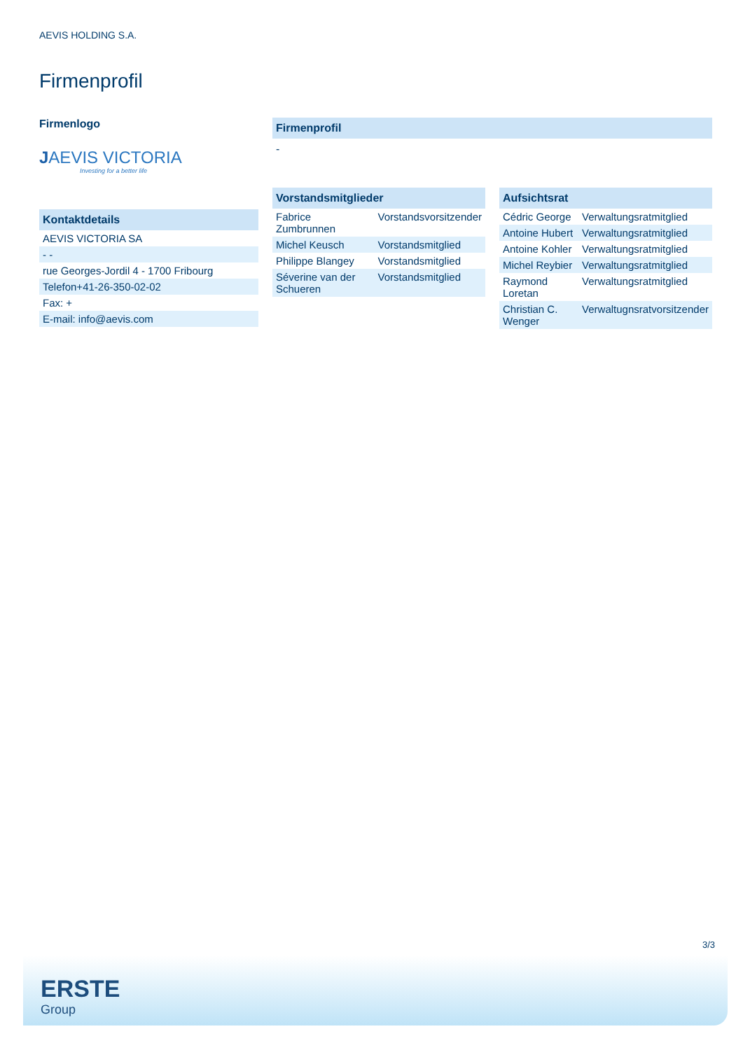AEVIS HOLDING S.A.
Firmenprofil
Firmenlogo
JAEVIS VICTORIA
Investing for a better life
Kontaktdetails
| AEVIS VICTORIA SA |
| - - |
| rue Georges-Jordil 4 - 1700 Fribourg |
| Telefon+41-26-350-02-02 |
| Fax: + |
| E-mail: info@aevis.com |
Firmenprofil
-
Vorstandsmitglieder
| Fabrice Zumbrunnen | Vorstandsvorsitzender |
| Michel Keusch | Vorstandsmitglied |
| Philippe Blangey | Vorstandsmitglied |
| Séverine van der Schueren | Vorstandsmitglied |
Aufsichtsrat
| Cédric George | Verwaltungsratmitglied |
| Antoine Hubert | Verwaltungsratmitglied |
| Antoine Kohler | Verwaltungsratmitglied |
| Michel Reybier | Verwaltungsratmitglied |
| Raymond Loretan | Verwaltungsratmitglied |
| Christian C. Wenger | Verwaltugnsratvorsitzender |
3/3
ERSTE
Group